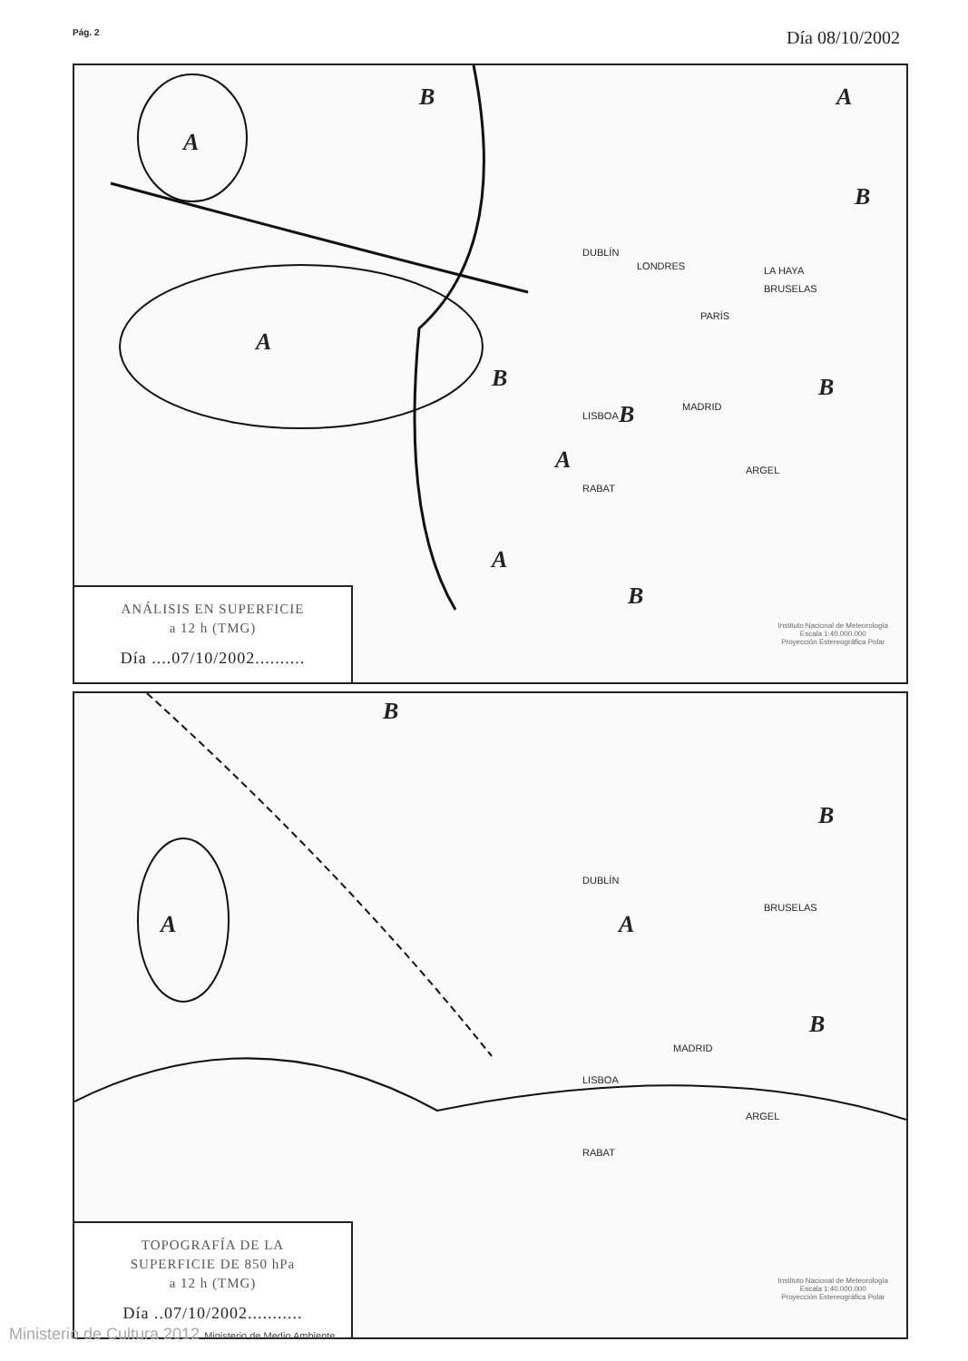Pág. 2 Día 08/10/2002
A
B A
A
B
B
B
A
B
A
B
DUBLÍN
LONDRES
PARÍS
LA HAYA
BRUSELAS
LISBOA
MADRID
ARGEL
RABAT
Instituto Nacional de Meteorología
Escala 1:40.000.000
Proyección Estereográfica Polar
ANÁLISIS EN SUPERFICIE
a 12 h (TMG)
Día ....07/10/2002..........
B
A A
B
B
DUBLÍN
BRUSELAS
MADRID
LISBOA
ARGEL
RABAT
Instituto Nacional de Meteorología
Escala 1:40.000.000
Proyección Estereográfica Polar
TOPOGRAFÍA DE LA
SUPERFICIE DE 850 hPa
a 12 h (TMG)
Día ..07/10/2002...........
Ministerio de Cultura 2012 Ministerio de Medio Ambiente